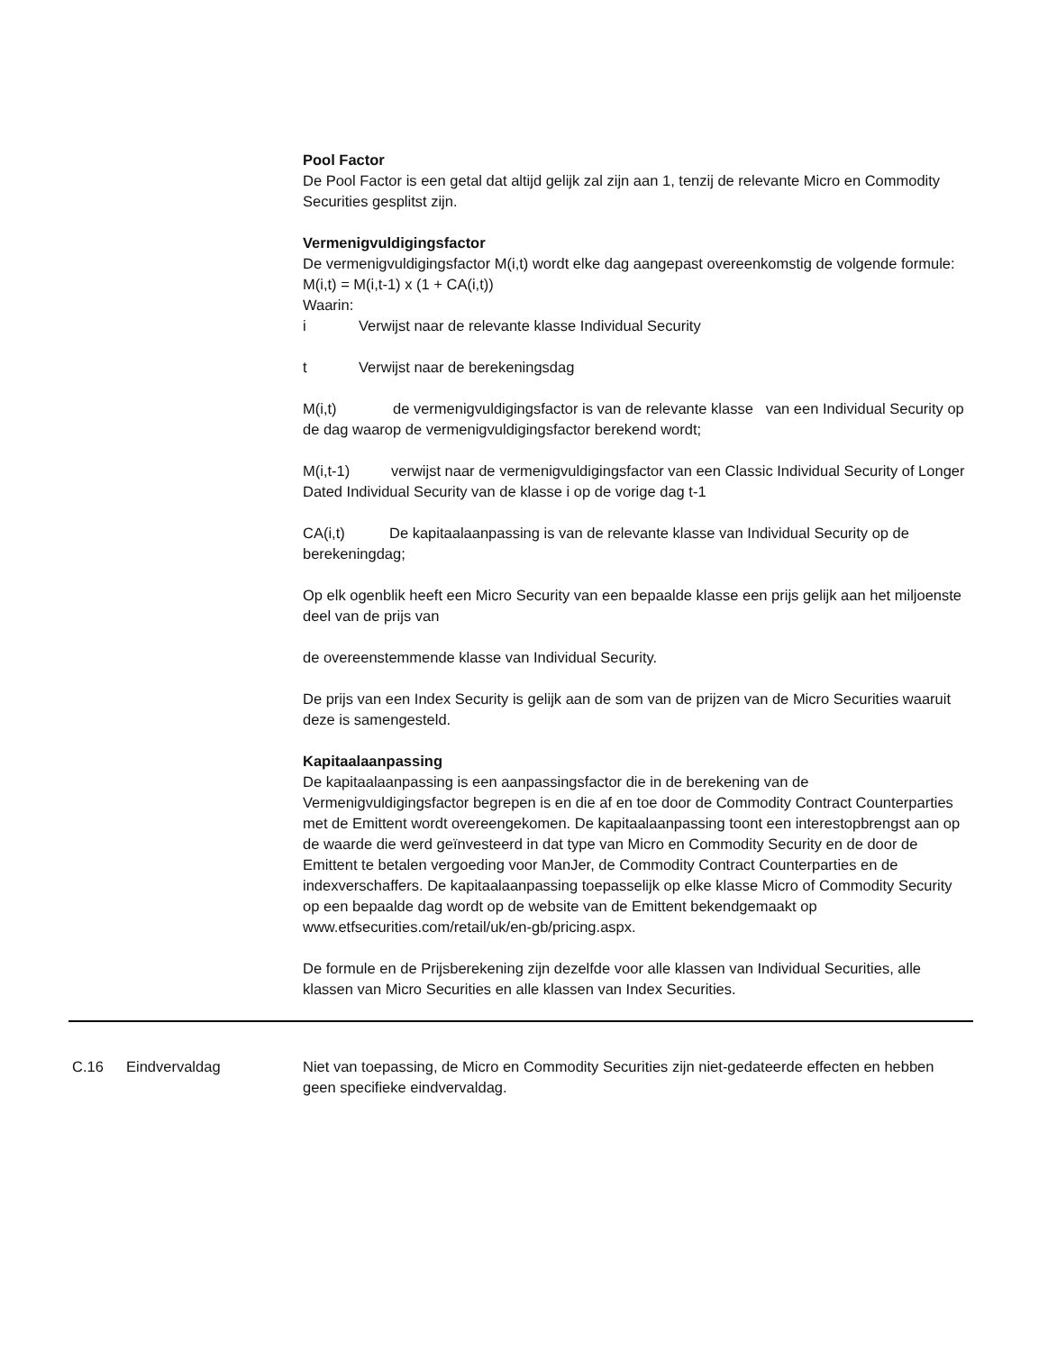Pool Factor
De Pool Factor is een getal dat altijd gelijk zal zijn aan 1, tenzij de relevante Micro en Commodity Securities gesplitst zijn.
Vermenigvuldigingsfactor
De vermenigvuldigingsfactor M(i,t) wordt elke dag aangepast overeenkomstig de volgende formule:
M(i,t) = M(i,t-1) x (1 + CA(i,t))
Waarin:
i Verwijst naar de relevante klasse Individual Security
t Verwijst naar de berekeningsdag
M(i,t) de vermenigvuldigingsfactor is van de relevante klasse van een Individual Security op de dag waarop de vermenigvuldigingsfactor berekend wordt;
M(i,t-1) verwijst naar de vermenigvuldigingsfactor van een Classic Individual Security of Longer Dated Individual Security van de klasse i op de vorige dag t-1
CA(i,t) De kapitaalaanpassing is van de relevante klasse van Individual Security op de berekeningdag;
Op elk ogenblik heeft een Micro Security van een bepaalde klasse een prijs gelijk aan het miljoenste deel van de prijs van
de overeenstemmende klasse van Individual Security.
De prijs van een Index Security is gelijk aan de som van de prijzen van de Micro Securities waaruit deze is samengesteld.
Kapitaalaanpassing
De kapitaalaanpassing is een aanpassingsfactor die in de berekening van de Vermenigvuldigingsfactor begrepen is en die af en toe door de Commodity Contract Counterparties met de Emittent wordt overeengekomen. De kapitaalaanpassing toont een interestopbrengst aan op de waarde die werd geïnvesteerd in dat type van Micro en Commodity Security en de door de Emittent te betalen vergoeding voor ManJer, de Commodity Contract Counterparties en de indexverschaffers. De kapitaalaanpassing toepasselijk op elke klasse Micro of Commodity Security op een bepaalde dag wordt op de website van de Emittent bekendgemaakt op www.etfsecurities.com/retail/uk/en-gb/pricing.aspx.
De formule en de Prijsberekening zijn dezelfde voor alle klassen van Individual Securities, alle klassen van Micro Securities en alle klassen van Index Securities.
| C.16 | Eindvervaldag | Niet van toepassing, de Micro en Commodity Securities zijn niet-gedateerde effecten en hebben geen specifieke eindvervaldag. |